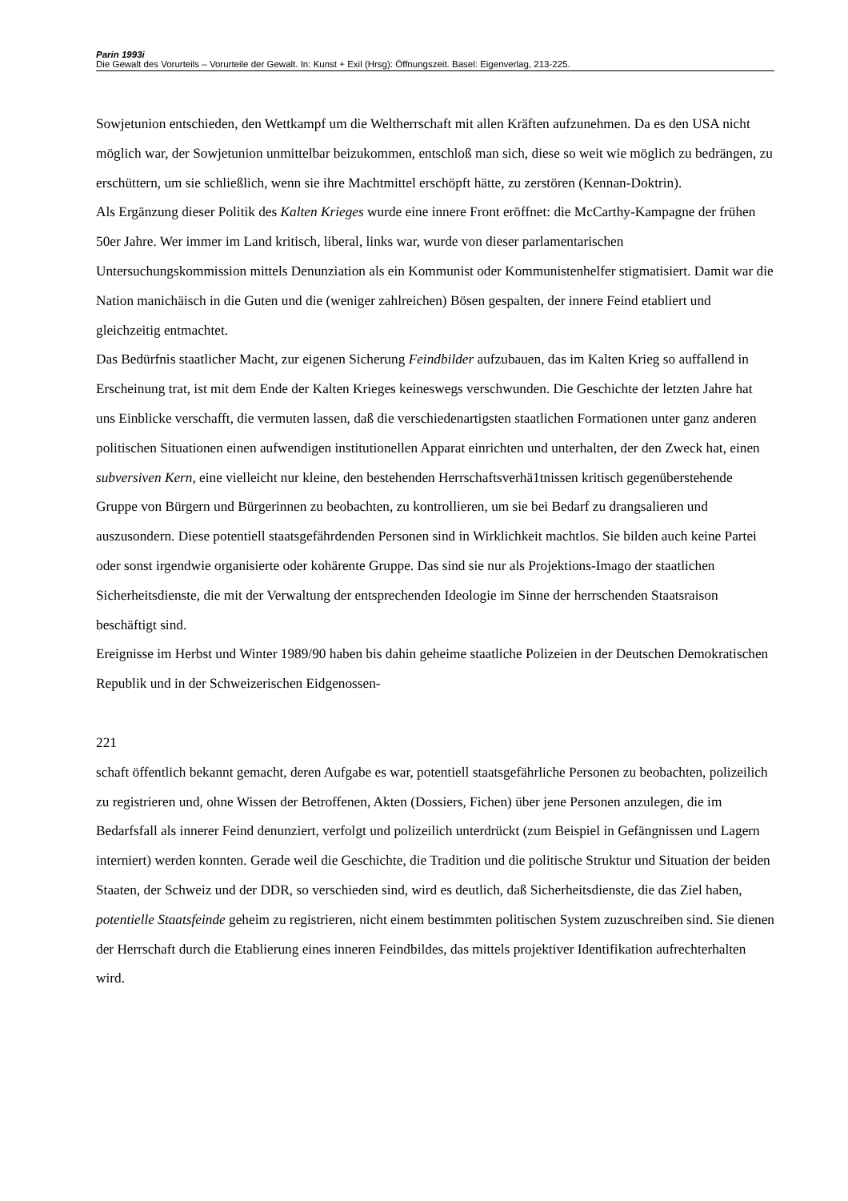Parin 1993i
Die Gewalt des Vorurteils – Vorurteile der Gewalt. In: Kunst + Exil (Hrsg): Öffnungszeit. Basel: Eigenverlag, 213-225.
Sowjetunion entschieden, den Wettkampf um die Weltherrschaft mit allen Kräften aufzunehmen. Da es den USA nicht möglich war, der Sowjetunion unmittelbar beizukommen, entschloß man sich, diese so weit wie möglich zu bedrängen, zu erschüttern, um sie schließlich, wenn sie ihre Machtmittel erschöpft hätte, zu zerstören (Kennan-Doktrin).
Als Ergänzung dieser Politik des Kalten Krieges wurde eine innere Front eröffnet: die McCarthy-Kampagne der frühen 50er Jahre. Wer immer im Land kritisch, liberal, links war, wurde von dieser parlamentarischen Untersuchungskommission mittels Denunziation als ein Kommunist oder Kommunistenhelfer stigmatisiert. Damit war die Nation manichäisch in die Guten und die (weniger zahlreichen) Bösen gespalten, der innere Feind etabliert und gleichzeitig entmachtet.
Das Bedürfnis staatlicher Macht, zur eigenen Sicherung Feindbilder aufzubauen, das im Kalten Krieg so auffallend in Erscheinung trat, ist mit dem Ende der Kalten Krieges keineswegs verschwunden. Die Geschichte der letzten Jahre hat uns Einblicke verschafft, die vermuten lassen, daß die verschiedenartigsten staatlichen Formationen unter ganz anderen politischen Situationen einen aufwendigen institutionellen Apparat einrichten und unterhalten, der den Zweck hat, einen subversiven Kern, eine vielleicht nur kleine, den bestehenden Herrschaftsverhä1tnissen kritisch gegenüberstehende Gruppe von Bürgern und Bürgerinnen zu beobachten, zu kontrollieren, um sie bei Bedarf zu drangsalieren und auszusondern. Diese potentiell staatsgefährdenden Personen sind in Wirklichkeit machtlos. Sie bilden auch keine Partei oder sonst irgendwie organisierte oder kohärente Gruppe. Das sind sie nur als Projektions-Imago der staatlichen Sicherheitsdienste, die mit der Verwaltung der entsprechenden Ideologie im Sinne der herrschenden Staatsraison beschäftigt sind.
Ereignisse im Herbst und Winter 1989/90 haben bis dahin geheime staatliche Polizeien in der Deutschen Demokratischen Republik und in der Schweizerischen Eidgenossen-
221
schaft öffentlich bekannt gemacht, deren Aufgabe es war, potentiell staatsgefährliche Personen zu beobachten, polizeilich zu registrieren und, ohne Wissen der Betroffenen, Akten (Dossiers, Fichen) über jene Personen anzulegen, die im Bedarfsfall als innerer Feind denunziert, verfolgt und polizeilich unterdrückt (zum Beispiel in Gefängnissen und Lagern interniert) werden konnten. Gerade weil die Geschichte, die Tradition und die politische Struktur und Situation der beiden Staaten, der Schweiz und der DDR, so verschieden sind, wird es deutlich, daß Sicherheitsdienste, die das Ziel haben, potentielle Staatsfeinde geheim zu registrieren, nicht einem bestimmten politischen System zuzuschreiben sind. Sie dienen der Herrschaft durch die Etablierung eines inneren Feindbildes, das mittels projektiver Identifikation aufrechterhalten wird.